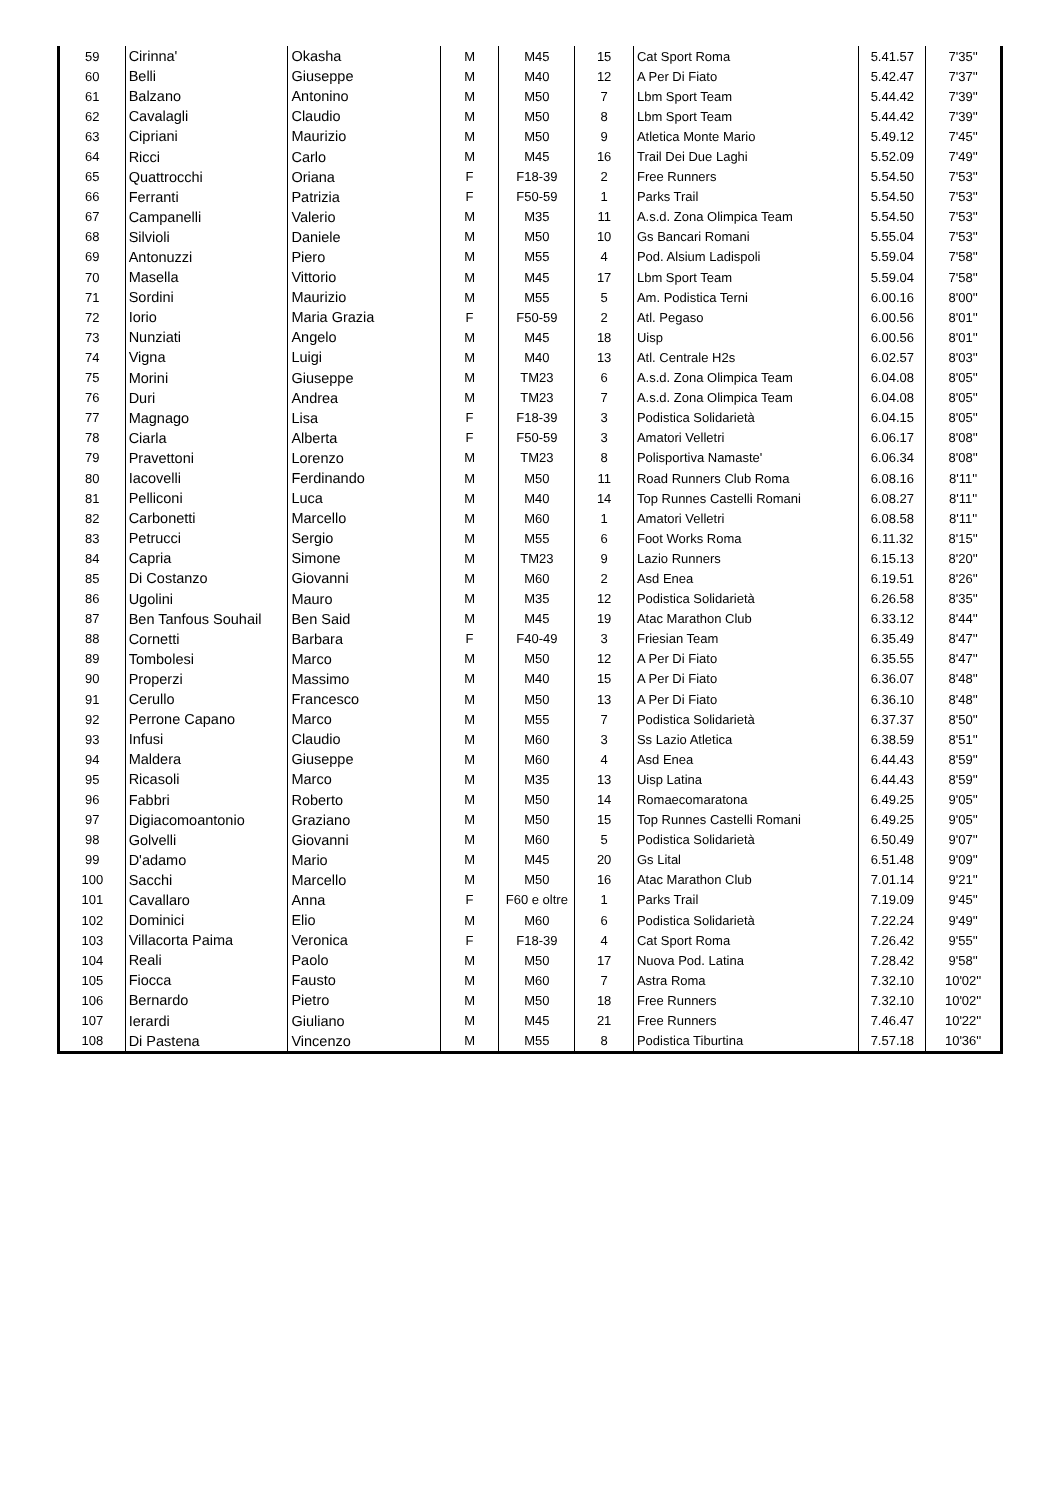| 59 | Cirinna' | Okasha | M | M45 | 15 | Cat Sport Roma | 5.41.57 | 7'35'' |
| 60 | Belli | Giuseppe | M | M40 | 12 | A Per Di Fiato | 5.42.47 | 7'37'' |
| 61 | Balzano | Antonino | M | M50 | 7 | Lbm Sport Team | 5.44.42 | 7'39'' |
| 62 | Cavalagli | Claudio | M | M50 | 8 | Lbm Sport Team | 5.44.42 | 7'39'' |
| 63 | Cipriani | Maurizio | M | M50 | 9 | Atletica Monte Mario | 5.49.12 | 7'45'' |
| 64 | Ricci | Carlo | M | M45 | 16 | Trail Dei Due Laghi | 5.52.09 | 7'49'' |
| 65 | Quattrocchi | Oriana | F | F18-39 | 2 | Free Runners | 5.54.50 | 7'53'' |
| 66 | Ferranti | Patrizia | F | F50-59 | 1 | Parks Trail | 5.54.50 | 7'53'' |
| 67 | Campanelli | Valerio | M | M35 | 11 | A.s.d. Zona Olimpica Team | 5.54.50 | 7'53'' |
| 68 | Silvioli | Daniele | M | M50 | 10 | Gs Bancari Romani | 5.55.04 | 7'53'' |
| 69 | Antonuzzi | Piero | M | M55 | 4 | Pod. Alsium Ladispoli | 5.59.04 | 7'58'' |
| 70 | Masella | Vittorio | M | M45 | 17 | Lbm Sport Team | 5.59.04 | 7'58'' |
| 71 | Sordini | Maurizio | M | M55 | 5 | Am. Podistica Terni | 6.00.16 | 8'00'' |
| 72 | Iorio | Maria Grazia | F | F50-59 | 2 | Atl. Pegaso | 6.00.56 | 8'01'' |
| 73 | Nunziati | Angelo | M | M45 | 18 | Uisp | 6.00.56 | 8'01'' |
| 74 | Vigna | Luigi | M | M40 | 13 | Atl. Centrale H2s | 6.02.57 | 8'03'' |
| 75 | Morini | Giuseppe | M | TM23 | 6 | A.s.d. Zona Olimpica Team | 6.04.08 | 8'05'' |
| 76 | Duri | Andrea | M | TM23 | 7 | A.s.d. Zona Olimpica Team | 6.04.08 | 8'05'' |
| 77 | Magnago | Lisa | F | F18-39 | 3 | Podistica Solidarietà | 6.04.15 | 8'05'' |
| 78 | Ciarla | Alberta | F | F50-59 | 3 | Amatori Velletri | 6.06.17 | 8'08'' |
| 79 | Pravettoni | Lorenzo | M | TM23 | 8 | Polisportiva Namaste' | 6.06.34 | 8'08'' |
| 80 | Iacovelli | Ferdinando | M | M50 | 11 | Road Runners Club Roma | 6.08.16 | 8'11'' |
| 81 | Pelliconi | Luca | M | M40 | 14 | Top Runnes Castelli Romani | 6.08.27 | 8'11'' |
| 82 | Carbonetti | Marcello | M | M60 | 1 | Amatori Velletri | 6.08.58 | 8'11'' |
| 83 | Petrucci | Sergio | M | M55 | 6 | Foot Works Roma | 6.11.32 | 8'15'' |
| 84 | Capria | Simone | M | TM23 | 9 | Lazio Runners | 6.15.13 | 8'20'' |
| 85 | Di Costanzo | Giovanni | M | M60 | 2 | Asd Enea | 6.19.51 | 8'26'' |
| 86 | Ugolini | Mauro | M | M35 | 12 | Podistica Solidarietà | 6.26.58 | 8'35'' |
| 87 | Ben Tanfous Souhail | Ben Said | M | M45 | 19 | Atac Marathon Club | 6.33.12 | 8'44'' |
| 88 | Cornetti | Barbara | F | F40-49 | 3 | Friesian Team | 6.35.49 | 8'47'' |
| 89 | Tombolesi | Marco | M | M50 | 12 | A Per Di Fiato | 6.35.55 | 8'47'' |
| 90 | Properzi | Massimo | M | M40 | 15 | A Per Di Fiato | 6.36.07 | 8'48'' |
| 91 | Cerullo | Francesco | M | M50 | 13 | A Per Di Fiato | 6.36.10 | 8'48'' |
| 92 | Perrone Capano | Marco | M | M55 | 7 | Podistica Solidarietà | 6.37.37 | 8'50'' |
| 93 | Infusi | Claudio | M | M60 | 3 | Ss Lazio Atletica | 6.38.59 | 8'51'' |
| 94 | Maldera | Giuseppe | M | M60 | 4 | Asd Enea | 6.44.43 | 8'59'' |
| 95 | Ricasoli | Marco | M | M35 | 13 | Uisp Latina | 6.44.43 | 8'59'' |
| 96 | Fabbri | Roberto | M | M50 | 14 | Romaecomaratona | 6.49.25 | 9'05'' |
| 97 | Digiacomoantonio | Graziano | M | M50 | 15 | Top Runnes Castelli Romani | 6.49.25 | 9'05'' |
| 98 | Golvelli | Giovanni | M | M60 | 5 | Podistica Solidarietà | 6.50.49 | 9'07'' |
| 99 | D'adamo | Mario | M | M45 | 20 | Gs Lital | 6.51.48 | 9'09'' |
| 100 | Sacchi | Marcello | M | M50 | 16 | Atac Marathon Club | 7.01.14 | 9'21'' |
| 101 | Cavallaro | Anna | F | F60 e oltre | 1 | Parks Trail | 7.19.09 | 9'45'' |
| 102 | Dominici | Elio | M | M60 | 6 | Podistica Solidarietà | 7.22.24 | 9'49'' |
| 103 | Villacorta Paima | Veronica | F | F18-39 | 4 | Cat Sport Roma | 7.26.42 | 9'55'' |
| 104 | Reali | Paolo | M | M50 | 17 | Nuova Pod. Latina | 7.28.42 | 9'58'' |
| 105 | Fiocca | Fausto | M | M60 | 7 | Astra Roma | 7.32.10 | 10'02'' |
| 106 | Bernardo | Pietro | M | M50 | 18 | Free Runners | 7.32.10 | 10'02'' |
| 107 | Ierardi | Giuliano | M | M45 | 21 | Free Runners | 7.46.47 | 10'22'' |
| 108 | Di Pastena | Vincenzo | M | M55 | 8 | Podistica Tiburtina | 7.57.18 | 10'36'' |